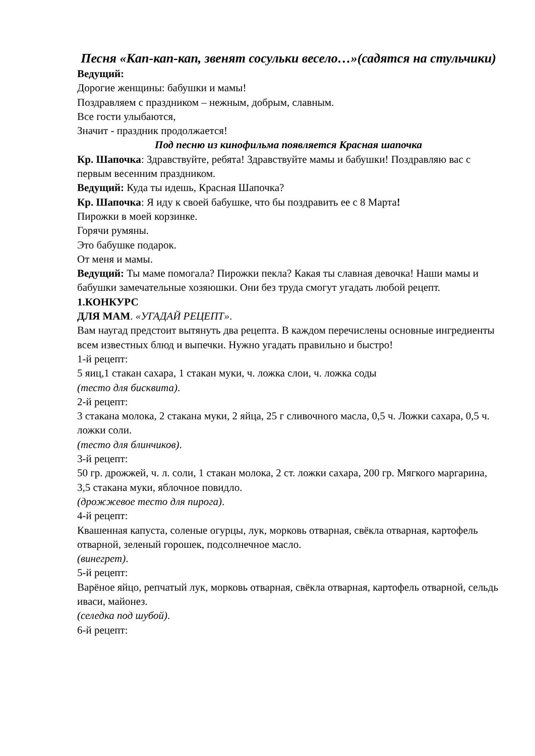Песня «Кап-кап-кап, звенят сосульки весело…»(садятся на стульчики)
Ведущий:
Дорогие женщины: бабушки и мамы!
Поздравляем с праздником – нежным, добрым, славным.
Все гости улыбаются,
Значит - праздник продолжается!
Под песню из кинофильма появляется Красная шапочка
Кр. Шапочка: Здравствуйте, ребята! Здравствуйте мамы и бабушки! Поздравляю вас с первым весенним праздником.
Ведущий: Куда ты идешь, Красная Шапочка?
Кр. Шапочка: Я иду к своей бабушке, что бы поздравить ее с 8 Марта!
Пирожки в моей корзинке.
Горячи румяны.
Это бабушке подарок.
От меня и мамы.
Ведущий: Ты маме помогала? Пирожки пекла? Какая ты славная девочка! Наши мамы и бабушки замечательные хозяюшки. Они без труда смогут угадать любой рецепт.
1.КОНКУРС
ДЛЯ МАМ. «УГАДАЙ РЕЦЕПТ».
Вам наугад предстоит вытянуть два рецепта. В каждом перечислены основные ингредиенты всем известных блюд и выпечки. Нужно угадать правильно и быстро!
1-й рецепт:
5 яиц,1 стакан сахара, 1 стакан муки, ч. ложка слои, ч. ложка соды
(тесто для бисквита).
2-й рецепт:
3 стакана молока, 2 стакана муки, 2 яйца, 25 г сливочного масла, 0,5 ч. Ложки сахара, 0,5 ч. ложки соли.
(тесто для блинчиков).
3-й рецепт:
50 гр. дрожжей, ч. л. соли, 1 стакан молока, 2 ст. ложки сахара, 200 гр. Мягкого маргарина, 3,5 стакана муки, яблочное повидло.
(дрожжевое тесто для пирога).
4-й рецепт:
Квашенная капуста, соленые огурцы, лук, морковь отварная, свёкла отварная, картофель отварной, зеленый горошек, подсолнечное масло.
(винегрет).
5-й рецепт:
Варёное яйцо, репчатый лук, морковь отварная, свёкла отварная, картофель отварной, сельдь иваси, майонез.
(селедка под шубой).
6-й рецепт: